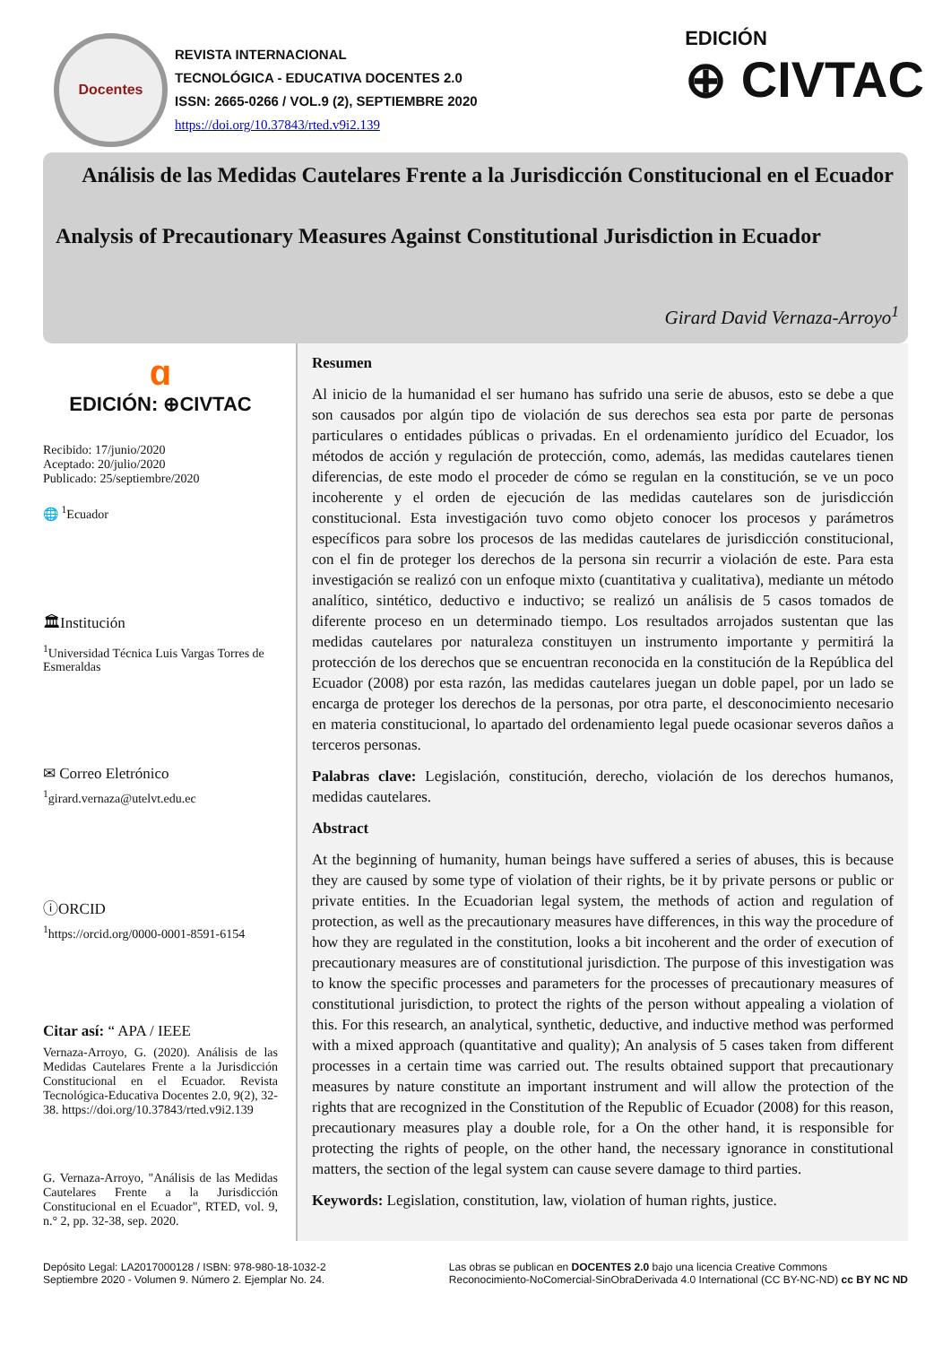Docentes
REVISTA INTERNACIONAL
TECNOLÓGICA - EDUCATIVA DOCENTES 2.0
ISSN: 2665-0266 / VOL.9 (2), SEPTIEMBRE 2020
https://doi.org/10.37843/rted.v9i2.139
EDICIÓN
⊕ CIVTAC
Análisis de las Medidas Cautelares Frente a la Jurisdicción Constitucional en el Ecuador
Analysis of Precautionary Measures Against Constitutional Jurisdiction in Ecuador
Girard David Vernaza-Arroyo<sup>1</sup>
ɑ
EDICIÓN: ⊕CIVTAC
Recibido: 17/junio/2020
Aceptado: 20/julio/2020
Publicado: 25/septiembre/2020
🌐 <sup>1</sup>Ecuador
🏛Institución
<sup>1</sup> Universidad Técnica Luis Vargas Torres de Esmeraldas
✉ Correo Eletrónico
<sup>1</sup> girard.vernaza@utelvt.edu.ec
ⓘORCID
<sup>1</sup> https://orcid.org/0000-0001-8591-6154
Citar así: “ APA / IEEE
Vernaza-Arroyo, G. (2020). Análisis de las Medidas Cautelares Frente a la Jurisdicción Constitucional en el Ecuador. Revista Tecnológica-Educativa Docentes 2.0, 9(2), 32-38. https://doi.org/10.37843/rted.v9i2.139
G. Vernaza-Arroyo, "Análisis de las Medidas Cautelares Frente a la Jurisdicción Constitucional en el Ecuador", RTED, vol. 9, n.° 2, pp. 32-38, sep. 2020.
Resumen
Al inicio de la humanidad el ser humano has sufrido una serie de abusos, esto se debe a que son causados por algún tipo de violación de sus derechos sea esta por parte de personas particulares o entidades públicas o privadas. En el ordenamiento jurídico del Ecuador, los métodos de acción y regulación de protección, como, además, las medidas cautelares tienen diferencias, de este modo el proceder de cómo se regulan en la constitución, se ve un poco incoherente y el orden de ejecución de las medidas cautelares son de jurisdicción constitucional. Esta investigación tuvo como objeto conocer los procesos y parámetros específicos para sobre los procesos de las medidas cautelares de jurisdicción constitucional, con el fin de proteger los derechos de la persona sin recurrir a violación de este. Para esta investigación se realizó con un enfoque mixto (cuantitativa y cualitativa), mediante un método analítico, sintético, deductivo e inductivo; se realizó un análisis de 5 casos tomados de diferente proceso en un determinado tiempo. Los resultados arrojados sustentan que las medidas cautelares por naturaleza constituyen un instrumento importante y permitirá la protección de los derechos que se encuentran reconocida en la constitución de la República del Ecuador (2008) por esta razón, las medidas cautelares juegan un doble papel, por un lado se encarga de proteger los derechos de la personas, por otra parte, el desconocimiento necesario en materia constitucional, lo apartado del ordenamiento legal puede ocasionar severos daños a terceros personas.
Palabras clave: Legislación, constitución, derecho, violación de los derechos humanos, medidas cautelares.
Abstract
At the beginning of humanity, human beings have suffered a series of abuses, this is because they are caused by some type of violation of their rights, be it by private persons or public or private entities. In the Ecuadorian legal system, the methods of action and regulation of protection, as well as the precautionary measures have differences, in this way the procedure of how they are regulated in the constitution, looks a bit incoherent and the order of execution of precautionary measures are of constitutional jurisdiction. The purpose of this investigation was to know the specific processes and parameters for the processes of precautionary measures of constitutional jurisdiction, to protect the rights of the person without appealing a violation of this. For this research, an analytical, synthetic, deductive, and inductive method was performed with a mixed approach (quantitative and quality); An analysis of 5 cases taken from different processes in a certain time was carried out. The results obtained support that precautionary measures by nature constitute an important instrument and will allow the protection of the rights that are recognized in the Constitution of the Republic of Ecuador (2008) for this reason, precautionary measures play a double role, for a On the other hand, it is responsible for protecting the rights of people, on the other hand, the necessary ignorance in constitutional matters, the section of the legal system can cause severe damage to third parties.
Keywords: Legislation, constitution, law, violation of human rights, justice.
Depósito Legal: LA2017000128 / ISBN: 978-980-18-1032-2
Septiembre 2020 - Volumen 9. Número 2. Ejemplar No. 24.
Las obras se publican en DOCENTES 2.0 bajo una licencia Creative Commons
Reconocimiento-NoComercial-SinObraDerivada 4.0 International (CC BY-NC-ND) cc BY NC ND